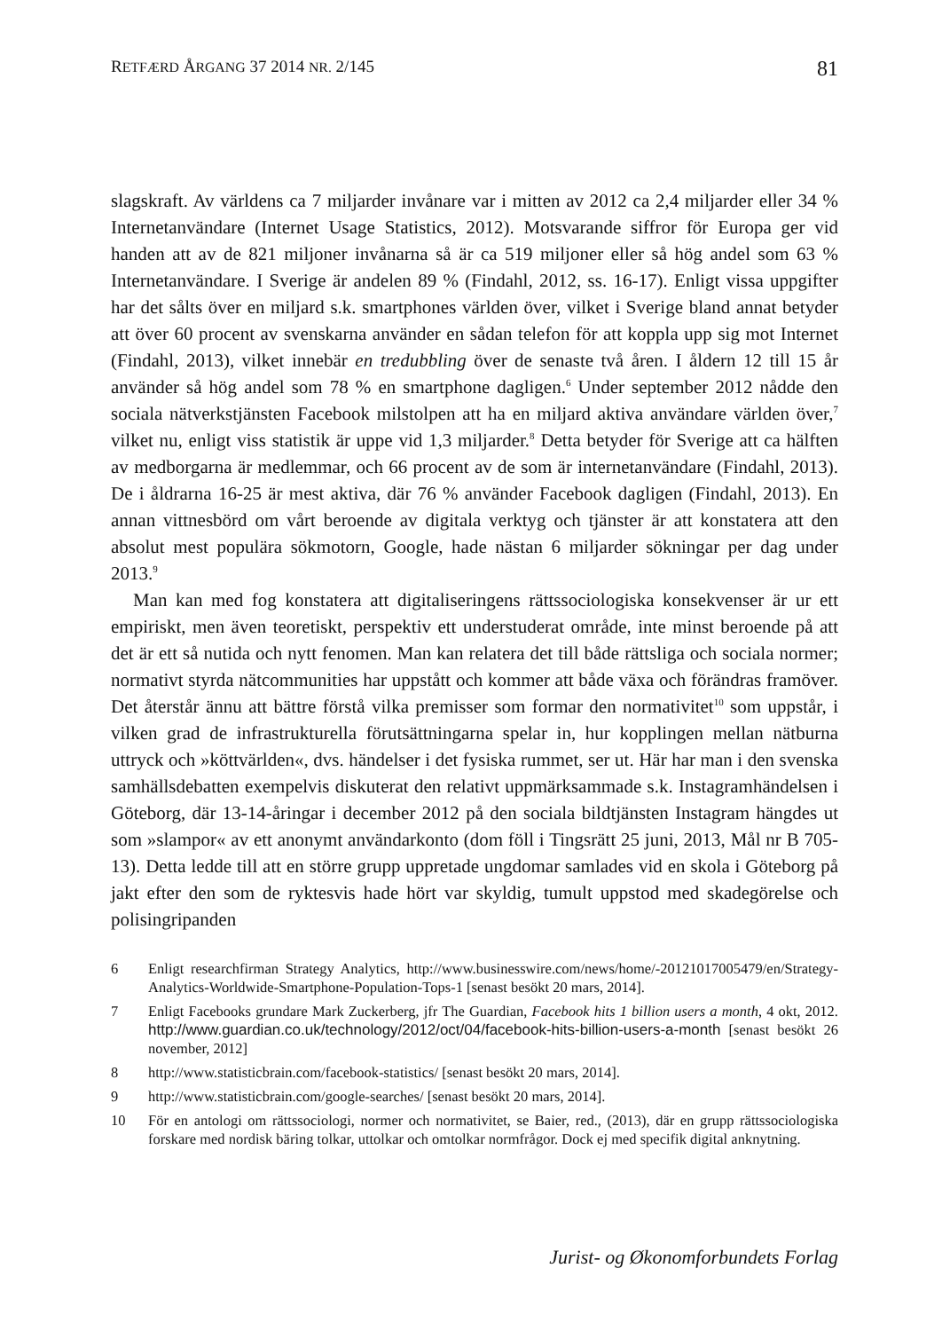RETFÆRD ÅRGANG 37 2014 NR. 2/145 81
slagskraft. Av världens ca 7 miljarder invånare var i mitten av 2012 ca 2,4 miljarder eller 34 % Internetanvändare (Internet Usage Statistics, 2012). Motsvarande siffror för Europa ger vid handen att av de 821 miljoner invånarna så är ca 519 miljoner eller så hög andel som 63 % Internetanvändare. I Sverige är andelen 89 % (Findahl, 2012, ss. 16-17). Enligt vissa uppgifter har det sålts över en miljard s.k. smartphones världen över, vilket i Sverige bland annat betyder att över 60 procent av svenskarna använder en sådan telefon för att koppla upp sig mot Internet (Findahl, 2013), vilket innebär en tredubbling över de senaste två åren. I åldern 12 till 15 år använder så hög andel som 78 % en smartphone dagligen.<sup>6</sup> Under september 2012 nådde den sociala nätverkstjänsten Facebook milstolpen att ha en miljard aktiva användare världen över,<sup>7</sup> vilket nu, enligt viss statistik är uppe vid 1,3 miljarder.<sup>8</sup> Detta betyder för Sverige att ca hälften av medborgarna är medlemmar, och 66 procent av de som är internetanvändare (Findahl, 2013). De i åldrarna 16-25 är mest aktiva, där 76 % använder Facebook dagligen (Findahl, 2013). En annan vittnesbörd om vårt beroende av digitala verktyg och tjänster är att konstatera att den absolut mest populära sökmotorn, Google, hade nästan 6 miljarder sökningar per dag under 2013.<sup>9</sup>
Man kan med fog konstatera att digitaliseringens rättssociologiska konsekvenser är ur ett empiriskt, men även teoretiskt, perspektiv ett understuderat område, inte minst beroende på att det är ett så nutida och nytt fenomen. Man kan relatera det till både rättsliga och sociala normer; normativt styrda nätcommunities har uppstått och kommer att både växa och förändras framöver. Det återstår ännu att bättre förstå vilka premisser som formar den normativitet<sup>10</sup> som uppstår, i vilken grad de infrastrukturella förutsättningarna spelar in, hur kopplingen mellan nätburna uttryck och »köttvärlden«, dvs. händelser i det fysiska rummet, ser ut. Här har man i den svenska samhällsdebatten exempelvis diskuterat den relativt uppmärksammade s.k. Instagramhändelsen i Göteborg, där 13-14-åringar i december 2012 på den sociala bildtjänsten Instagram hängdes ut som »slampor« av ett anonymt användarkonto (dom föll i Tingsrätt 25 juni, 2013, Mål nr B 705-13). Detta ledde till att en större grupp uppretade ungdomar samlades vid en skola i Göteborg på jakt efter den som de ryktesvis hade hört var skyldig, tumult uppstod med skadegörelse och polisingripanden
6 Enligt researchfirman Strategy Analytics, http://www.businesswire.com/news/home/-20121017005479/en/Strategy-Analytics-Worldwide-Smartphone-Population-Tops-1 [senast besökt 20 mars, 2014].
7 Enligt Facebooks grundare Mark Zuckerberg, jfr The Guardian, Facebook hits 1 billion users a month, 4 okt, 2012. http://www.guardian.co.uk/technology/2012/oct/04/facebook-hits-billion-users-a-month [senast besökt 26 november, 2012]
8 http://www.statisticbrain.com/facebook-statistics/ [senast besökt 20 mars, 2014].
9 http://www.statisticbrain.com/google-searches/ [senast besökt 20 mars, 2014].
10 För en antologi om rättssociologi, normer och normativitet, se Baier, red., (2013), där en grupp rättssociologiska forskare med nordisk bäring tolkar, uttolkar och omtolkar normfrågor. Dock ej med specifik digital anknytning.
Jurist- og Økonomforbundets Forlag